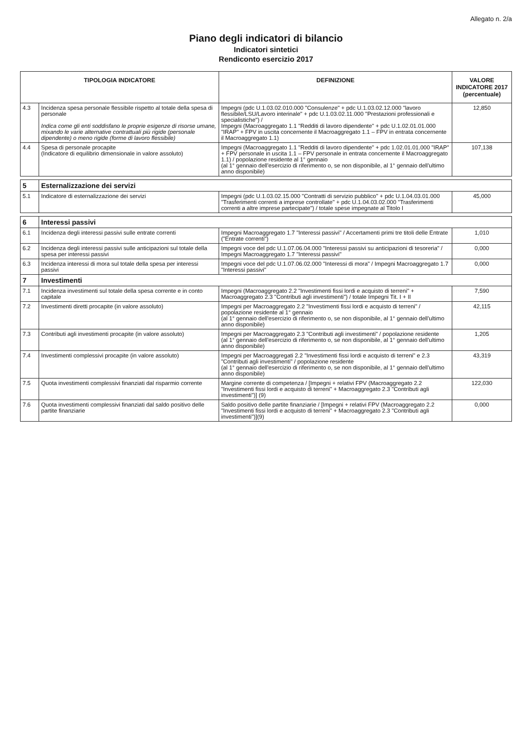Allegato n. 2/a
Piano degli indicatori di bilancio
Indicatori sintetici
Rendiconto esercizio 2017
| TIPOLOGIA INDICATORE | | DEFINIZIONE | VALORE INDICATORE 2017 (percentuale) |
| --- | --- | --- | --- |
| 4.3 | Incidenza spesa personale flessibile rispetto al totale della spesa di personale Indica come gli enti soddisfano le proprie esigenze di risorse umane, mixando le varie alternative contrattuali più rigide (personale dipendente) o meno rigide (forme di lavoro flessibile) | Impegni (pdc U.1.03.02.010.000 "Consulenze" + pdc U.1.03.02.12.000 "lavoro flessibile/LSU/Lavoro interinale" + pdc U.1.03.02.11.000 "Prestazioni professionali e specialistiche") / Impegni (Macroaggregato 1.1 "Redditi di lavoro dipendente" + pdc U.1.02.01.01.000 "IRAP" + FPV in uscita concernente il Macroaggregato 1.1 – FPV in entrata concernente il Macroaggregato 1.1) | 12,850 |
| 4.4 | Spesa di personale procapite (Indicatore di equilibrio dimensionale in valore assoluto) | Impegni (Macroaggregato 1.1 "Redditi di lavoro dipendente" + pdc 1.02.01.01.000 "IRAP" + FPV personale in uscita 1.1 – FPV personale in entrata concernente il Macroaggregato 1.1) / popolazione residente al 1° gennaio (al 1° gennaio dell'esercizio di riferimento o, se non disponibile, al 1° gennaio dell'ultimo anno disponibile) | 107,138 |
| 5 | Esternalizzazione dei servizi | | |
| 5.1 | Indicatore di esternalizzazione dei servizi | Impegni (pdc U.1.03.02.15.000 "Contratti di servizio pubblico" + pdc U.1.04.03.01.000 "Trasferimenti correnti a imprese controllate" + pdc U.1.04.03.02.000 "Trasferimenti correnti a altre imprese partecipate") / totale spese impegnate al Titolo I | 45,000 |
| 6 | Interessi passivi | | |
| 6.1 | Incidenza degli interessi passivi sulle entrate correnti | Impegni Macroaggregato 1.7 "Interessi passivi" / Accertamenti primi tre titoli delle Entrate ("Entrate correnti") | 1,010 |
| 6.2 | Incidenza degli interessi passivi sulle anticipazioni sul totale della spesa per interessi passivi | Impegni voce del pdc U.1.07.06.04.000 "Interessi passivi su anticipazioni di tesoreria" / Impegni Macroaggregato 1.7 "Interessi passivi" | 0,000 |
| 6.3 | Incidenza interessi di mora sul totale della spesa per interessi passivi | Impegni voce del pdc U.1.07.06.02.000 "Interessi di mora" / Impegni Macroaggregato 1.7 "Interessi passivi" | 0,000 |
| 7 | Investimenti | | |
| 7.1 | Incidenza investimenti sul totale della spesa corrente e in conto capitale | Impegni (Macroaggregato 2.2 "Investimenti fissi lordi e acquisto di terreni" + Macroaggregato 2.3 "Contributi agli investimenti") / totale Impegni Tit. I + II | 7,590 |
| 7.2 | Investimenti diretti procapite (in valore assoluto) | Impegni per Macroaggregato 2.2 "Investimenti fissi lordi e acquisto di terreni" / popolazione residente al 1° gennaio (al 1° gennaio dell'esercizio di riferimento o, se non disponibile, al 1° gennaio dell'ultimo anno disponibile) | 42,115 |
| 7.3 | Contributi agli investimenti procapite (in valore assoluto) | Impegni per Macroaggregato 2.3 "Contributi agli investimenti" / popolazione residente (al 1° gennaio dell'esercizio di riferimento o, se non disponibile, al 1° gennaio dell'ultimo anno disponibile) | 1,205 |
| 7.4 | Investimenti complessivi procapite (in valore assoluto) | Impegni per Macroaggregati 2.2 "Investimenti fissi lordi e acquisto di terreni" e 2.3 "Contributi agli investimenti" / popolazione residente (al 1° gennaio dell'esercizio di riferimento o, se non disponibile, al 1° gennaio dell'ultimo anno disponibile) | 43,319 |
| 7.5 | Quota investimenti complessivi finanziati dal risparmio corrente | Margine corrente di competenza / [Impegni + relativi FPV (Macroaggregato 2.2 "Investimenti fissi lordi e acquisto di terreni" + Macroaggregato 2.3 "Contributi agli investimenti")] (9) | 122,030 |
| 7.6 | Quota investimenti complessivi finanziati dal saldo positivo delle partite finanziarie | Saldo positivo delle partite finanziarie / [Impegni + relativi FPV (Macroaggregato 2.2 "Investimenti fissi lordi e acquisto di terreni" + Macroaggregato 2.3 "Contributi agli investimenti")](9) | 0,000 |